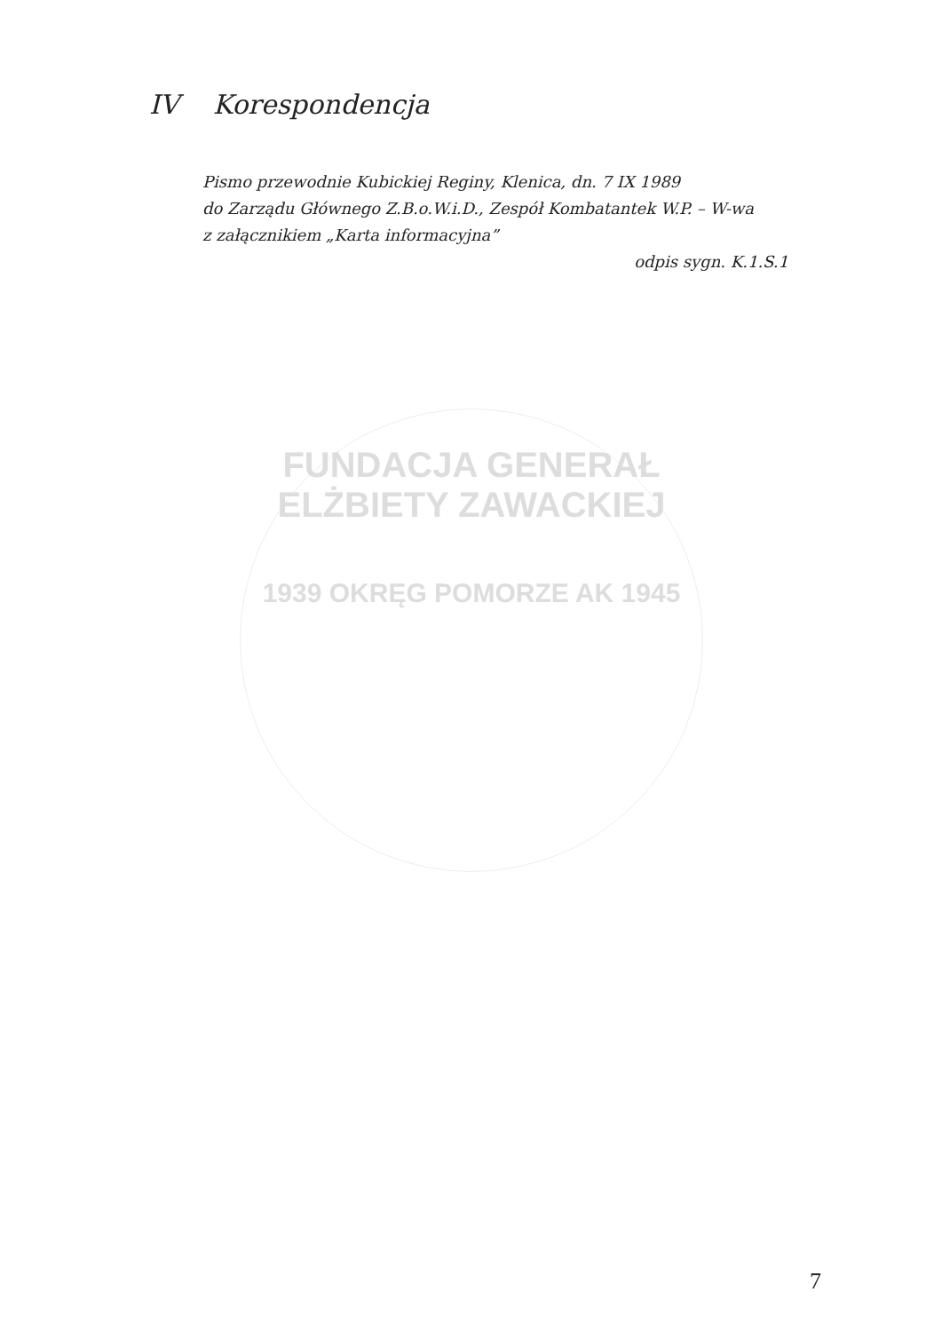IV Korespondencja
Pismo przewodnie Kubickiej Reginy, Klenica, dn. 7 IX 1989
do Zarządu Głównego Z.B.o.W.i.D., Zespół Kombatantek W.P. – W-wa
z załącznikiem „Karta informacyjna”
odpis sygn. K.1.S.1
FUNDACJA GENERAŁ ELŻBIETY ZAWACKIEJ
1939 OKRĘG POMORZE AK 1945
7